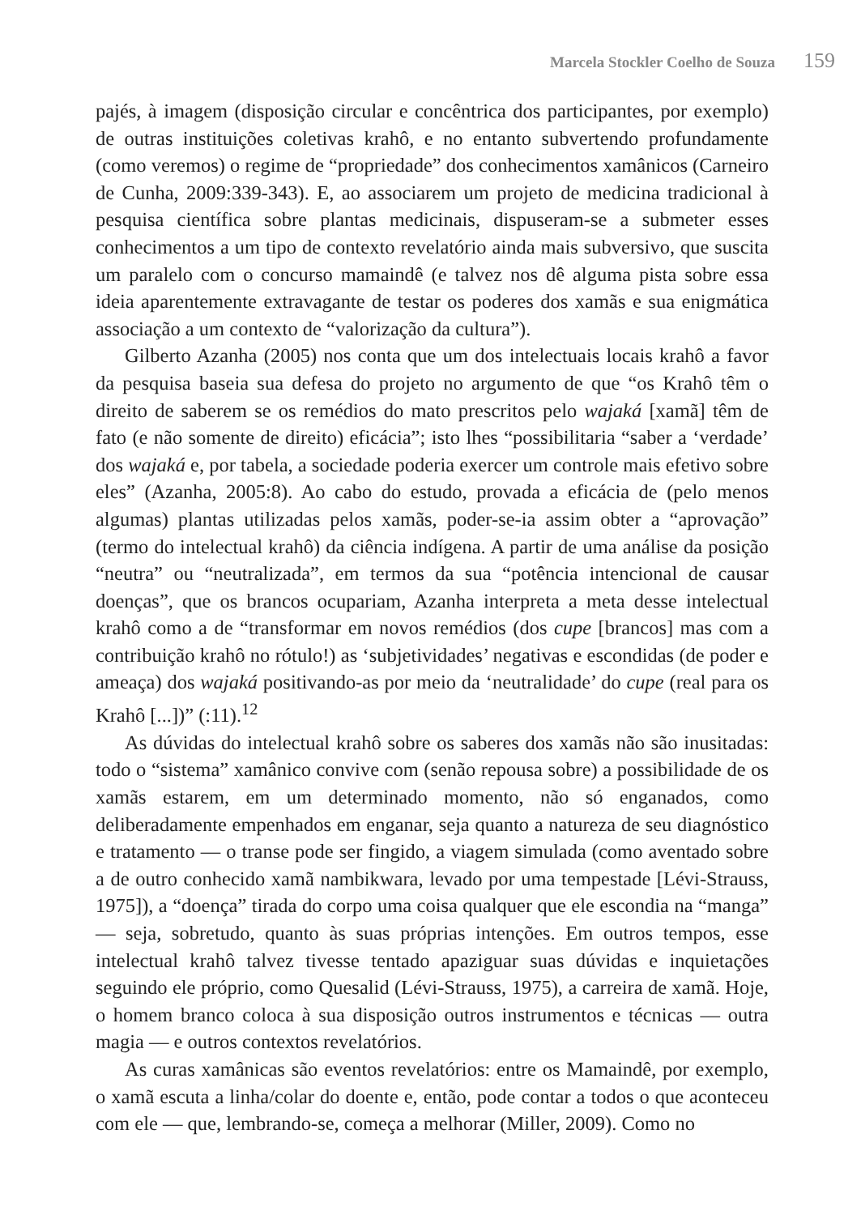Marcela Stockler Coelho de Souza 159
pajés, à imagem (disposição circular e concêntrica dos participantes, por exemplo) de outras instituições coletivas krahô, e no entanto subvertendo profundamente (como veremos) o regime de “propriedade” dos conhecimentos xamânicos (Carneiro de Cunha, 2009:339-343). E, ao associarem um projeto de medicina tradicional à pesquisa científica sobre plantas medicinais, dispuseram-se a submeter esses conhecimentos a um tipo de contexto revelatório ainda mais subversivo, que suscita um paralelo com o concurso mamaindê (e talvez nos dê alguma pista sobre essa ideia aparentemente extravagante de testar os poderes dos xamãs e sua enigmática associação a um contexto de “valorização da cultura”).
Gilberto Azanha (2005) nos conta que um dos intelectuais locais krahô a favor da pesquisa baseia sua defesa do projeto no argumento de que “os Krahô têm o direito de saberem se os remédios do mato prescritos pelo wajaká [xamã] têm de fato (e não somente de direito) eficácia”; isto lhes “possibilitaria “saber a ‘verdade’ dos wajaká e, por tabela, a sociedade poderia exercer um controle mais efetivo sobre eles” (Azanha, 2005:8). Ao cabo do estudo, provada a eficácia de (pelo menos algumas) plantas utilizadas pelos xamãs, poder-se-ia assim obter a “aprovação” (termo do intelectual krahô) da ciência indígena. A partir de uma análise da posição “neutra” ou “neutralizada”, em termos da sua “potência intencional de causar doenças”, que os brancos ocupariam, Azanha interpreta a meta desse intelectual krahô como a de “transformar em novos remédios (dos cupe [brancos] mas com a contribuição krahô no rótulo!) as ‘subjetividades’ negativas e escondidas (de poder e ameaça) dos wajaká positivando-as por meio da ‘neutralidade’ do cupe (real para os Krahô [...])” (:11).<sup>12</sup>
As dúvidas do intelectual krahô sobre os saberes dos xamãs não são inusitadas: todo o “sistema” xamânico convive com (senão repousa sobre) a possibilidade de os xamãs estarem, em um determinado momento, não só enganados, como deliberadamente empenhados em enganar, seja quanto a natureza de seu diagnóstico e tratamento — o transe pode ser fingido, a viagem simulada (como aventado sobre a de outro conhecido xamã nambikwara, levado por uma tempestade [Lévi-Strauss, 1975]), a “doença” tirada do corpo uma coisa qualquer que ele escondia na “manga” — seja, sobretudo, quanto às suas próprias intenções. Em outros tempos, esse intelectual krahô talvez tivesse tentado apaziguar suas dúvidas e inquietações seguindo ele próprio, como Quesalid (Lévi-Strauss, 1975), a carreira de xamã. Hoje, o homem branco coloca à sua disposição outros instrumentos e técnicas — outra magia — e outros contextos revelatórios.
As curas xamânicas são eventos revelatórios: entre os Mamaindê, por exemplo, o xamã escuta a linha/colar do doente e, então, pode contar a todos o que aconteceu com ele — que, lembrando-se, começa a melhorar (Miller, 2009). Como no